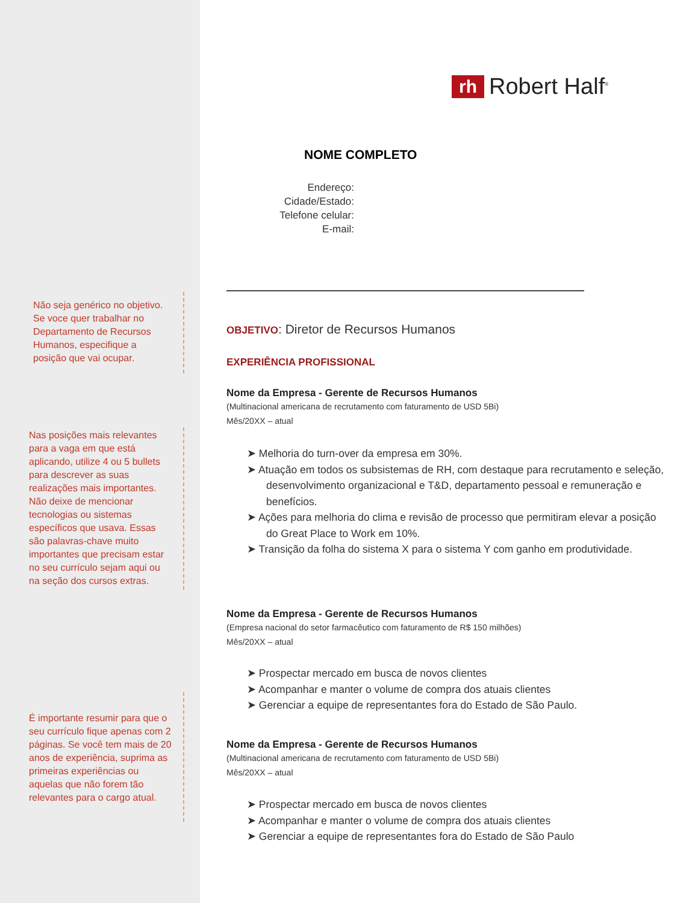rh
Robert Half<sup>®</sup>
NOME COMPLETO
Endereço:
Cidade/Estado:
Telefone celular:
E-mail:
Não seja genérico no objetivo. Se voce quer trabalhar no Departamento de Recursos Humanos, especifique a posição que vai ocupar.
Nas posições mais relevantes para a vaga em que está aplicando, utilize 4 ou 5 bullets para descrever as suas realizações mais importantes. Não deixe de mencionar tecnologias ou sistemas específicos que usava. Essas são palavras-chave muito importantes que precisam estar no seu currículo sejam aqui ou na seção dos cursos extras.
É importante resumir para que o seu currículo fique apenas com 2 páginas. Se você tem mais de 20 anos de experiência, suprima as primeiras experiências ou aquelas que não forem tão relevantes para o cargo atual.
OBJETIVO: Diretor de Recursos Humanos
EXPERIÊNCIA PROFISSIONAL
Nome da Empresa - Gerente de Recursos Humanos
(Multinacional americana de recrutamento com faturamento de USD 5Bi)
Mês/20XX – atual
➤ Melhoria do turn-over da empresa em 30%.
➤ Atuação em todos os subsistemas de RH, com destaque para recrutamento e seleção, desenvolvimento organizacional e T&D, departamento pessoal e remuneração e benefícios.
➤ Ações para melhoria do clima e revisão de processo que permitiram elevar a posição do Great Place to Work em 10%.
➤ Transição da folha do sistema X para o sistema Y com ganho em produtividade.
Nome da Empresa - Gerente de Recursos Humanos
(Empresa nacional do setor farmacêutico com faturamento de R$ 150 milhões)
Mês/20XX – atual
➤ Prospectar mercado em busca de novos clientes
➤ Acompanhar e manter o volume de compra dos atuais clientes
➤ Gerenciar a equipe de representantes fora do Estado de São Paulo.
Nome da Empresa - Gerente de Recursos Humanos
(Multinacional americana de recrutamento com faturamento de USD 5Bi)
Mês/20XX – atual
➤ Prospectar mercado em busca de novos clientes
➤ Acompanhar e manter o volume de compra dos atuais clientes
➤ Gerenciar a equipe de representantes fora do Estado de São Paulo